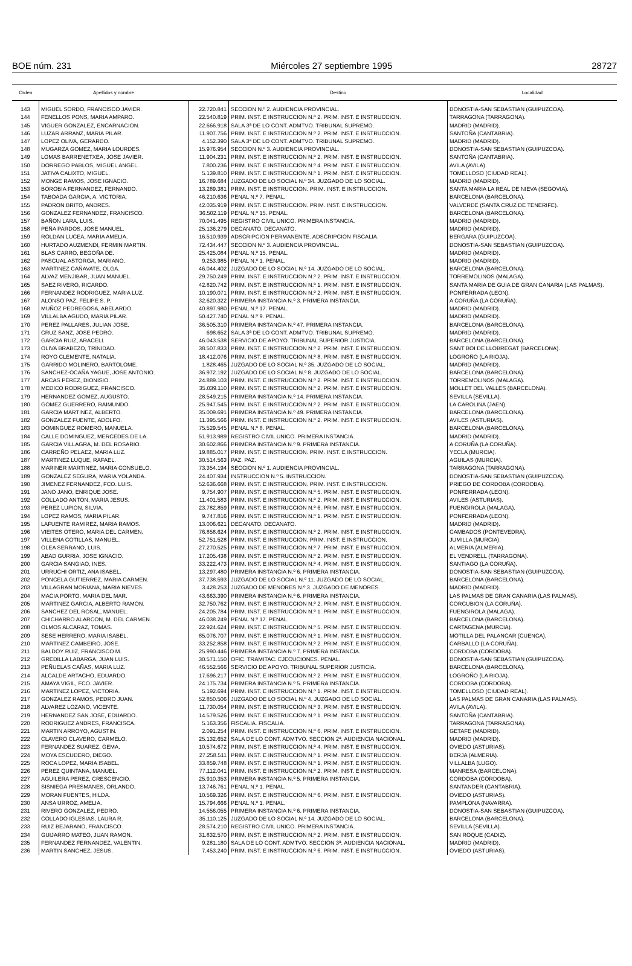BOE núm. 231 Miércoles 27 septiembre 1995 28727
| Orden | Apellidos y nombre | | Destino | Localidad |
| --- | --- | --- | --- | --- |
| 143 | MIGUEL SORDO, FRANCISCO JAVIER. | 22.720.841 | SECCION N.º 2. AUDIENCIA PROVINCIAL. | DONOSTIA-SAN SEBASTIAN (GUIPUZCOA). |
| 144 | FENELLOS PONS, MARIA AMPARO. | 22.540.819 | PRIM. INST. E INSTRUCCION N.º 2. PRIM. INST. E INSTRUCCION. | TARRAGONA (TARRAGONA). |
| 145 | VIGUER GONZALEZ, ENCARNACION. | 22.666.918 | SALA 3ª DE LO CONT. ADMTVO. TRIBUNAL SUPREMO. | MADRID (MADRID). |
| 146 | LUZAR ARRANZ, MARIA PILAR. | 11.907.756 | PRIM. INST. E INSTRUCCION N.º 2. PRIM. INST. E INSTRUCCION. | SANTOÑA (CANTABRIA). |
| 147 | LOPEZ OLIVA, GERARDO. | 4.152.390 | SALA 3ª DE LO CONT. ADMTVO. TRIBUNAL SUPREMO. | MADRID (MADRID). |
| 148 | MUGARZA GOMEZ, MARIA LOURDES. | 15.976.954 | SECCION N.º 3. AUDIENCIA PROVINCIAL. | DONOSTIA-SAN SEBASTIAN (GUIPUZCOA). |
| 149 | LOMAS BARRENETXEA, JOSE JAVIER. | 11.904.231 | PRIM. INST. E INSTRUCCION N.º 2. PRIM. INST. E INSTRUCCION. | SANTOÑA (CANTABRIA). |
| 150 | DORREGO PABLOS, MIGUEL ANGEL. | 7.800.236 | PRIM. INST. E INSTRUCCION N.º 4. PRIM. INST. E INSTRUCCION. | AVILA (AVILA). |
| 151 | JATIVA CALIXTO, MIGUEL. | 5.139.810 | PRIM. INST. E INSTRUCCION N.º 1. PRIM. INST. E INSTRUCCION. | TOMELLOSO (CIUDAD REAL). |
| 152 | MONGE RAMOS, JOSE IGNACIO. | 16.789.684 | JUZGADO DE LO SOCIAL N.º 34. JUZGADO DE LO SOCIAL. | MADRID (MADRID). |
| 153 | BOROBIA FERNANDEZ, FERNANDO. | 13.289.381 | PRIM. INST. E INSTRUCCION. PRIM. INST. E INSTRUCCION. | SANTA MARIA LA REAL DE NIEVA (SEGOVIA). |
| 154 | TABOADA GARCIA, A. VICTORIA. | 46.210.636 | PENAL N.º 7. PENAL. | BARCELONA (BARCELONA). |
| 155 | PADRON BRITO, ANDRES. | 42.035.919 | PRIM. INST. E INSTRUCCION. PRIM. INST. E INSTRUCCION. | VALVERDE (SANTA CRUZ DE TENERIFE). |
| 156 | GONZALEZ FERNANDEZ, FRANCISCO. | 36.502.119 | PENAL N.º 15. PENAL. | BARCELONA (BARCELONA). |
| 157 | BAÑON LARA, LUIS. | 70.041.495 | REGISTRO CIVIL UNICO. PRIMERA INSTANCIA. | MADRID (MADRID). |
| 158 | PEÑA PARDOS, JOSE MANUEL. | 25.136.279 | DECANATO. DECANATO. | MADRID (MADRID). |
| 159 | ROLDAN LUCEA, MARIA AMELIA. | 16.510.939 | ADSCRIPCION PERMANENTE. ADSCRIPCION FISCALIA. | BERGARA (GUIPUZCOA). |
| 160 | HURTADO AUZMENDI, FERMIN MARTIN. | 72.434.447 | SECCION N.º 3. AUDIENCIA PROVINCIAL. | DONOSTIA-SAN SEBASTIAN (GUIPUZCOA). |
| 161 | BLAS CARRO, BEGOÑA DE. | 25.425.084 | PENAL N.º 15. PENAL. | MADRID (MADRID). |
| 162 | PASCUAL ASTORGA, MARIANO. | 9.253.985 | PENAL N.º 1. PENAL. | MADRID (MADRID). |
| 163 | MARTINEZ CAÑAVATE, OLGA. | 46.044.402 | JUZGADO DE LO SOCIAL N.º 14. JUZGADO DE LO SOCIAL. | BARCELONA (BARCELONA). |
| 164 | ALVAZ MENJIBAR, JUAN MANUEL. | 29.750.249 | PRIM. INST. E INSTRUCCION N.º 2. PRIM. INST. E INSTRUCCION. | TORREMOLINOS (MALAGA). |
| 165 | SAEZ RIVERO, RICARDO. | 42.820.742 | PRIM. INST. E INSTRUCCION N.º 1. PRIM. INST. E INSTRUCCION. | SANTA MARIA DE GUIA DE GRAN CANARIA (LAS PALMAS). |
| 166 | FERNANDEZ RODRIGUEZ, MARIA LUZ. | 10.190.071 | PRIM. INST. E INSTRUCCION N.º 2. PRIM. INST. E INSTRUCCION. | PONFERRADA (LEON). |
| 167 | ALONSO PAZ, FELIPE S. P. | 32.620.322 | PRIMERA INSTANCIA N.º 3. PRIMERA INSTANCIA. | A CORUÑA (LA CORUÑA). |
| 168 | MUÑOZ PEDREGOSA, ABELARDO. | 40.897.980 | PENAL N.º 17. PENAL. | MADRID (MADRID). |
| 169 | VILLALBA AGUDO, MARIA PILAR. | 50.427.740 | PENAL N.º 9. PENAL. | MADRID (MADRID). |
| 170 | PEREZ PALLARES, JULIAN JOSE. | 36.505.310 | PRIMERA INSTANCIA N.º 47. PRIMERA INSTANCIA. | BARCELONA (BARCELONA). |
| 171 | CRUZ SANZ, JOSE PEDRO. | 698.652 | SALA 3ª DE LO CONT. ADMTVO. TRIBUNAL SUPREMO. | MADRID (MADRID). |
| 172 | GARCIA RUIZ, ARACELI. | 46.043.538 | SERVICIO DE APOYO. TRIBUNAL SUPERIOR JUSTICIA. | BARCELONA (BARCELONA). |
| 173 | OLIVA BRABEZO, TRINIDAD. | 38.507.833 | PRIM. INST. E INSTRUCCION N.º 2. PRIM. INST. E INSTRUCCION. | SANT BOI DE LLOBREGAT (BARCELONA). |
| 174 | ROYO CLEMENTE, NATALIA. | 18.412.076 | PRIM. INST. E INSTRUCCION N.º 8. PRIM. INST. E INSTRUCCION. | LOGROÑO (LA RIOJA). |
| 175 | GARRIDO MOLINERO, BARTOLOME. | 1.828.465 | JUZGADO DE LO SOCIAL N.º 35. JUZGADO DE LO SOCIAL. | MADRID (MADRID). |
| 176 | SANCHEZ-OCAÑA YAGUE, JOSE ANTONIO. | 36.972.192 | JUZGADO DE LO SOCIAL N.º 8. JUZGADO DE LO SOCIAL. | BARCELONA (BARCELONA). |
| 177 | ARCAS PEREZ, DIONISIO. | 24.889.103 | PRIM. INST. E INSTRUCCION N.º 2. PRIM. INST. E INSTRUCCION. | TORREMOLINOS (MALAGA). |
| 178 | MEDICO RODRIGUEZ, FRANCISCO. | 35.039.110 | PRIM. INST. E INSTRUCCION N.º 2. PRIM. INST. E INSTRUCCION. | MOLLET DEL VALLES (BARCELONA). |
| 179 | HERNANDEZ GOMEZ, AUGUSTO. | 28.549.215 | PRIMERA INSTANCIA N.º 14. PRIMERA INSTANCIA. | SEVILLA (SEVILLA). |
| 180 | GOMEZ GUERRERO, RAIMUNDO. | 25.947.545 | PRIM. INST. E INSTRUCCION N.º 2. PRIM. INST. E INSTRUCCION. | LA CAROLINA (JAEN). |
| 181 | GARCIA MARTINEZ, ALBERTO. | 35.009.691 | PRIMERA INSTANCIA N.º 49. PRIMERA INSTANCIA. | BARCELONA (BARCELONA). |
| 182 | GONZALEZ FUENTE, ADOLFO. | 11.395.566 | PRIM. INST. E INSTRUCCION N.º 2. PRIM. INST. E INSTRUCCION. | AVILES (ASTURIAS). |
| 183 | DOMINGUEZ ROMERO, MANUELA. | 75.529.545 | PENAL N.º 8. PENAL. | BARCELONA (BARCELONA). |
| 184 | CALLE DOMINGUEZ, MERCEDES DE LA. | 51.913.989 | REGISTRO CIVIL UNICO. PRIMERA INSTANCIA. | MADRID (MADRID). |
| 185 | GARCIA VILLAGRA, M. DEL ROSARIO. | 30.602.866 | PRIMERA INSTANCIA N.º 9. PRIMERA INSTANCIA. | A CORUÑA (LA CORUÑA). |
| 186 | CARREÑO PELAEZ, MARIA LUZ. | 19.885.017 | PRIM. INST. E INSTRUCCION. PRIM. INST. E INSTRUCCION. | YECLA (MURCIA). |
| 187 | MARTINEZ LUQUE, RAFAEL. | 30.514.563 | PAZ. PAZ. | AGUILAS (MURCIA). |
| 188 | MARINER MARTINEZ, MARIA CONSUELO. | 73.354.194 | SECCION N.º 1. AUDIENCIA PROVINCIAL. | TARRAGONA (TARRAGONA). |
| 189 | GONZALEZ SEGURA, MARIA YOLANDA. | 24.407.934 | INSTRUCCION N.º 5. INSTRUCCION. | DONOSTIA-SAN SEBASTIAN (GUIPUZCOA). |
| 190 | JIMENEZ FERNANDEZ, FCO. LUIS. | 52.636.668 | PRIM. INST. E INSTRUCCION. PRIM. INST. E INSTRUCCION. | PRIEGO DE CORDOBA (CORDOBA). |
| 191 | JANO JANO, ENRIQUE JOSE. | 9.754.907 | PRIM. INST. E INSTRUCCION N.º 5. PRIM. INST. E INSTRUCCION. | PONFERRADA (LEON). |
| 192 | COLLADO ANTON, MARIA JESUS. | 11.401.583 | PRIM. INST. E INSTRUCCION N.º 2. PRIM. INST. E INSTRUCCION. | AVILES (ASTURIAS). |
| 193 | PEREZ LUPION, SILVIA. | 23.782.859 | PRIM. INST. E INSTRUCCION N.º 6. PRIM. INST. E INSTRUCCION. | FUENGIROLA (MALAGA). |
| 194 | LOPEZ RAMOS, MARIA PILAR. | 9.747.816 | PRIM. INST. E INSTRUCCION N.º 1. PRIM. INST. E INSTRUCCION. | PONFERRADA (LEON). |
| 195 | LAFUENTE RAMIREZ, MARIA RAMOS. | 13.006.621 | DECANATO. DECANATO. | MADRID (MADRID). |
| 196 | VIEITES OTERO, MARIA DEL CARMEN. | 76.858.624 | PRIM. INST. E INSTRUCCION N.º 2. PRIM. INST. E INSTRUCCION. | CAMBADOS (PONTEVEDRA). |
| 197 | VILLENA COTILLAS, MANUEL. | 52.751.528 | PRIM. INST. E INSTRUCCION. PRIM. INST. E INSTRUCCION. | JUMILLA (MURCIA). |
| 198 | OLEA SERRANO, LUIS. | 27.270.525 | PRIM. INST. E INSTRUCCION N.º 7. PRIM. INST. E INSTRUCCION. | ALMERIA (ALMERIA). |
| 199 | ABAD GURRIA, JOSE IGNACIO. | 17.205.438 | PRIM. INST. E INSTRUCCION N.º 2. PRIM. INST. E INSTRUCCION. | EL VENDRELL (TARRAGONA). |
| 200 | GARCIA SANGIAO, INES. | 33.222.473 | PRIM. INST. E INSTRUCCION N.º 4. PRIM. INST. E INSTRUCCION. | SANTIAGO (LA CORUÑA). |
| 201 | URRUCHI ORTIZ, ANA ISABEL. | 13.297.480 | PRIMERA INSTANCIA N.º 6. PRIMERA INSTANCIA. | DONOSTIA-SAN SEBASTIAN (GUIPUZCOA). |
| 202 | PONCELA GUTIERREZ, MARIA CARMEN. | 37.738.593 | JUZGADO DE LO SOCIAL N.º 11. JUZGADO DE LO SOCIAL. | BARCELONA (BARCELONA). |
| 203 | VILLAGRAN MORIANA, MARIA NIEVES. | 3.428.253 | JUZGADO DE MENORES N.º 3. JUZGADO DE MENORES. | MADRID (MADRID). |
| 204 | MACIA PORTO, MARIA DEL MAR. | 43.663.390 | PRIMERA INSTANCIA N.º 6. PRIMERA INSTANCIA. | LAS PALMAS DE GRAN CANARIA (LAS PALMAS). |
| 205 | MARTINEZ GARCIA, ALBERTO RAMON. | 32.750.762 | PRIM. INST. E INSTRUCCION N.º 2. PRIM. INST. E INSTRUCCION. | CORCUBION (LA CORUÑA). |
| 206 | SANCHEZ DEL ROSAL, MANUEL. | 24.205.784 | PRIM. INST. E INSTRUCCION N.º 1. PRIM. INST. E INSTRUCCION. | FUENGIROLA (MALAGA). |
| 207 | CHICHARRO ALARCON, M. DEL CARMEN. | 46.038.249 | PENAL N.º 17. PENAL. | BARCELONA (BARCELONA). |
| 208 | OLMOS ALCARAZ, TOMAS. | 22.924.624 | PRIM. INST. E INSTRUCCION N.º 5. PRIM. INST. E INSTRUCCION. | CARTAGENA (MURCIA). |
| 209 | SESE HERRERO, MARIA ISABEL. | 85.076.707 | PRIM. INST. E INSTRUCCION N.º 1. PRIM. INST. E INSTRUCCION. | MOTILLA DEL PALANCAR (CUENCA). |
| 210 | MARTINEZ CAMBEIRO, JOSE. | 33.252.858 | PRIM. INST. E INSTRUCCION N.º 2. PRIM. INST. E INSTRUCCION. | CARBALLO (LA CORUÑA). |
| 211 | BALDOY RUIZ, FRANCISCO M. | 25.990.446 | PRIMERA INSTANCIA N.º 7. PRIMERA INSTANCIA. | CORDOBA (CORDOBA). |
| 212 | GREDILLA LABARGA, JUAN LUIS. | 30.571.150 | OFIC. TRAMITAC. EJECUCIONES. PENAL. | DONOSTIA-SAN SEBASTIAN (GUIPUZCOA). |
| 213 | PEÑUELAS CAÑAS, MARIA LUZ. | 46.552.566 | SERVICIO DE APOYO. TRIBUNAL SUPERIOR JUSTICIA. | BARCELONA (BARCELONA). |
| 214 | ALCALDE ARTACHO, EDUARDO. | 17.696.217 | PRIM. INST. E INSTRUCCION N.º 2. PRIM. INST. E INSTRUCCION. | LOGROÑO (LA RIOJA). |
| 215 | AMAYA VIGIL, FCO. JAVIER. | 24.175.734 | PRIMERA INSTANCIA N.º 5. PRIMERA INSTANCIA. | CORDOBA (CORDOBA). |
| 216 | MARTINEZ LOPEZ, VICTORIA. | 5.192.694 | PRIM. INST. E INSTRUCCION N.º 1. PRIM. INST. E INSTRUCCION. | TOMELLOSO (CIUDAD REAL). |
| 217 | GONZALEZ RAMOS, PEDRO JUAN. | 52.850.506 | JUZGADO DE LO SOCIAL N.º 4. JUZGADO DE LO SOCIAL. | LAS PALMAS DE GRAN CANARIA (LAS PALMAS). |
| 218 | ALVAREZ LOZANO, VICENTE. | 11.730.054 | PRIM. INST. E INSTRUCCION N.º 3. PRIM. INST. E INSTRUCCION. | AVILA (AVILA). |
| 219 | HERNANDEZ SAN JOSE, EDUARDO. | 14.579.526 | PRIM. INST. E INSTRUCCION N.º 1. PRIM. INST. E INSTRUCCION. | SANTOÑA (CANTABRIA). |
| 220 | RODRIGUEZ ANDRES, FRANCISCA. | 5.163.356 | FISCALIA. FISCALIA. | TARRAGONA (TARRAGONA). |
| 221 | MARTIN ARROYO, AGUSTIN. | 2.091.254 | PRIM. INST. E INSTRUCCION N.º 6. PRIM. INST. E INSTRUCCION. | GETAFE (MADRID). |
| 222 | CLAVERO CLAVERO, CARMELO. | 25.132.652 | SALA DE LO CONT. ADMTVO. SECCION 2ª. AUDIENCIA NACIONAL. | MADRID (MADRID). |
| 223 | FERNANDEZ SUAREZ, GEMA. | 10.574.672 | PRIM. INST. E INSTRUCCION N.º 4. PRIM. INST. E INSTRUCCION. | OVIEDO (ASTURIAS). |
| 224 | MOYA ESCUDERO, DIEGO. | 27.258.511 | PRIM. INST. E INSTRUCCION N.º 1. PRIM. INST. E INSTRUCCION. | BERJA (ALMERIA). |
| 225 | ROCA LOPEZ, MARIA ISABEL. | 33.859.748 | PRIM. INST. E INSTRUCCION N.º 1. PRIM. INST. E INSTRUCCION. | VILLALBA (LUGO). |
| 226 | PEREZ QUINTANA, MANUEL. | 77.112.041 | PRIM. INST. E INSTRUCCION N.º 2. PRIM. INST. E INSTRUCCION. | MANRESA (BARCELONA). |
| 227 | AGUILERA PEREZ, CRESCENCIO. | 25.910.353 | PRIMERA INSTANCIA N.º 5. PRIMERA INSTANCIA. | CORDOBA (CORDOBA). |
| 228 | SISNIEGA PRESMANES, ORLANDO. | 13.746.761 | PENAL N.º 1. PENAL. | SANTANDER (CANTABRIA). |
| 229 | MORAN FUENTES, HILDA. | 10.569.326 | PRIM. INST. E INSTRUCCION N.º 6. PRIM. INST. E INSTRUCCION. | OVIEDO (ASTURIAS). |
| 230 | ANSA URROZ, AMELIA. | 15.794.666 | PENAL N.º 1. PENAL. | PAMPLONA (NAVARRA). |
| 231 | RIVERO GONZALEZ, PEDRO. | 14.556.055 | PRIMERA INSTANCIA N.º 6. PRIMERA INSTANCIA. | DONOSTIA-SAN SEBASTIAN (GUIPUZCOA). |
| 232 | COLLADO IGLESIAS, LAURA R. | 35.110.125 | JUZGADO DE LO SOCIAL N.º 14. JUZGADO DE LO SOCIAL. | BARCELONA (BARCELONA). |
| 233 | RUIZ BEJARANO, FRANCISCO. | 28.574.210 | REGISTRO CIVIL UNICO. PRIMERA INSTANCIA. | SEVILLA (SEVILLA). |
| 234 | GUIJARRO MATEO, JUAN RAMON. | 31.832.570 | PRIM. INST. E INSTRUCCION N.º 2. PRIM. INST. E INSTRUCCION. | SAN ROQUE (CADIZ). |
| 235 | FERNANDEZ FERNANDEZ, VALENTIN. | 9.281.180 | SALA DE LO CONT. ADMTVO. SECCION 3ª. AUDIENCIA NACIONAL. | MADRID (MADRID). |
| 236 | MARTIN SANCHEZ, JESUS. | 7.453.240 | PRIM. INST. E INSTRUCCION N.º 6. PRIM. INST. E INSTRUCCION. | OVIEDO (ASTURIAS). |